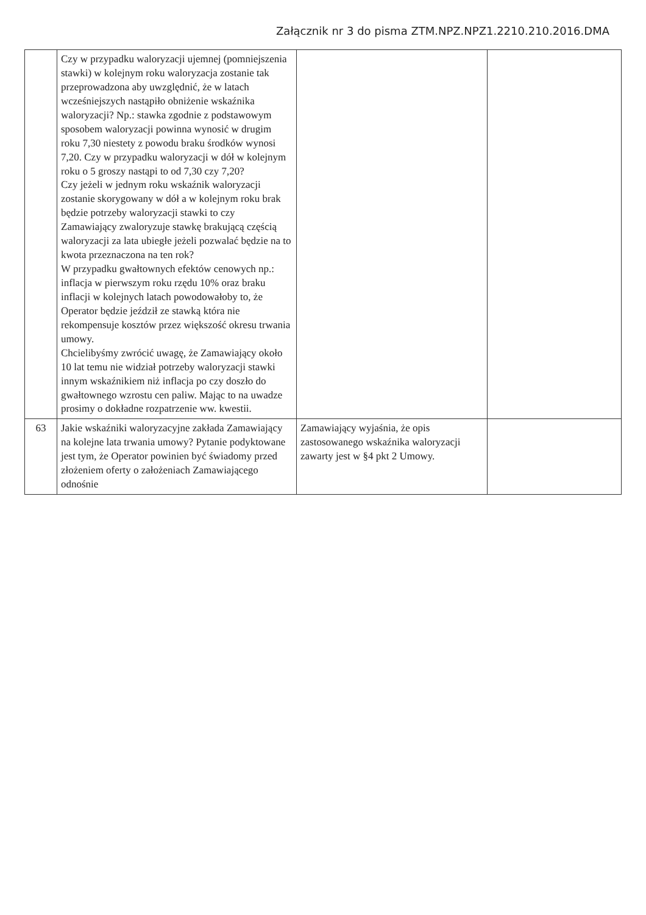Załącznik nr 3 do pisma ZTM.NPZ.NPZ1.2210.210.2016.DMA
| | Czy w przypadku waloryzacji ujemnej (pomniejszenia stawki) w kolejnym roku waloryzacja zostanie tak przeprowadzona aby uwzględnić, że w latach wcześniejszych nastąpiło obniżenie wskaźnika waloryzacji? Np.: stawka zgodnie z podstawowym sposobem waloryzacji powinna wynosić w drugim roku 7,30 niestety z powodu braku środków wynosi 7,20. Czy w przypadku waloryzacji w dół w kolejnym roku o 5 groszy nastąpi to od 7,30 czy 7,20? Czy jeżeli w jednym roku wskaźnik waloryzacji zostanie skorygowany w dół a w kolejnym roku brak będzie potrzeby waloryzacji stawki to czy Zamawiający zwaloryzuje stawkę brakującą częścią waloryzacji za lata ubiegłe jeżeli pozwalać będzie na to kwota przeznaczona na ten rok? W przypadku gwałtownych efektów cenowych np.: inflacja w pierwszym roku rzędu 10% oraz braku inflacji w kolejnych latach powodowałoby to, że Operator będzie jeździł ze stawką która nie rekompensuje kosztów przez większość okresu trwania umowy. Chcielibyśmy zwrócić uwagę, że Zamawiający około 10 lat temu nie widział potrzeby waloryzacji stawki innym wskaźnikiem niż inflacja po czy doszło do gwałtownego wzrostu cen paliw. Mając to na uwadze prosimy o dokładne rozpatrzenie ww. kwestii. | | |
| 63 | Jakie wskaźniki waloryzacyjne zakłada Zamawiający na kolejne lata trwania umowy? Pytanie podyktowane jest tym, że Operator powinien być świadomy przed złożeniem oferty o założeniach Zamawiającego odnośnie | Zamawiający wyjaśnia, że opis zastosowanego wskaźnika waloryzacji zawarty jest w §4 pkt 2 Umowy. | |